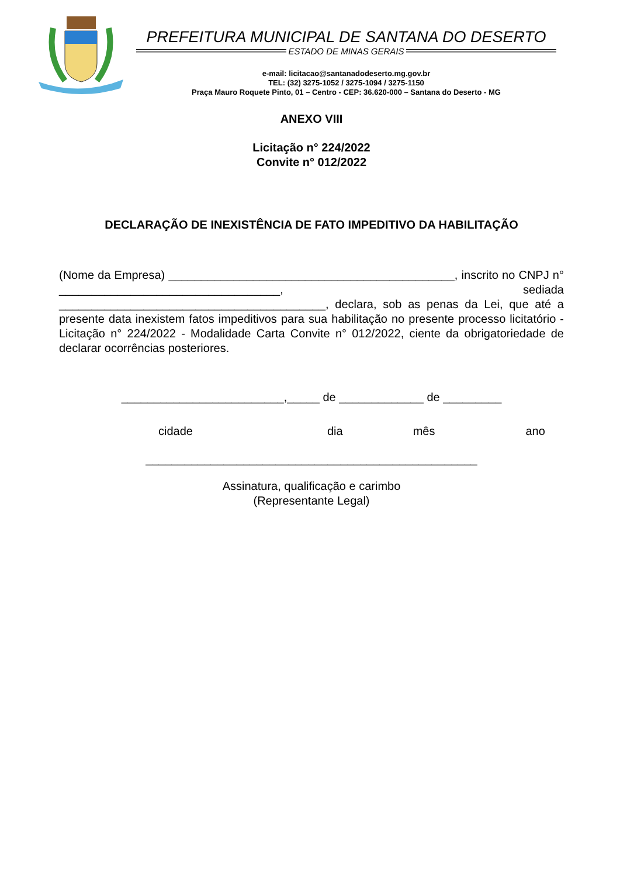PREFEITURA MUNICIPAL DE SANTANA DO DESERTO
ESTADO DE MINAS GERAIS
e-mail: licitacao@santanadodeserto.mg.gov.br
TEL: (32) 3275-1052 / 3275-1094 / 3275-1150
Praça Mauro Roquete Pinto, 01 – Centro - CEP: 36.620-000 – Santana do Deserto - MG
ANEXO VIII
Licitação n° 224/2022
Convite n° 012/2022
DECLARAÇÃO DE INEXISTÊNCIA DE FATO IMPEDITIVO DA HABILITAÇÃO
(Nome da Empresa) ____________________________________________, inscrito no CNPJ n° __________________________________, sediada _________________________________________, declara, sob as penas da Lei, que até a presente data inexistem fatos impeditivos para sua habilitação no presente processo licitatório - Licitação n° 224/2022 - Modalidade Carta Convite n° 012/2022, ciente da obrigatoriedade de declarar ocorrências posteriores.
_________________________,_____ de _____________ de _________
cidade dia mês ano
___________________________________________________
Assinatura, qualificação e carimbo
(Representante Legal)